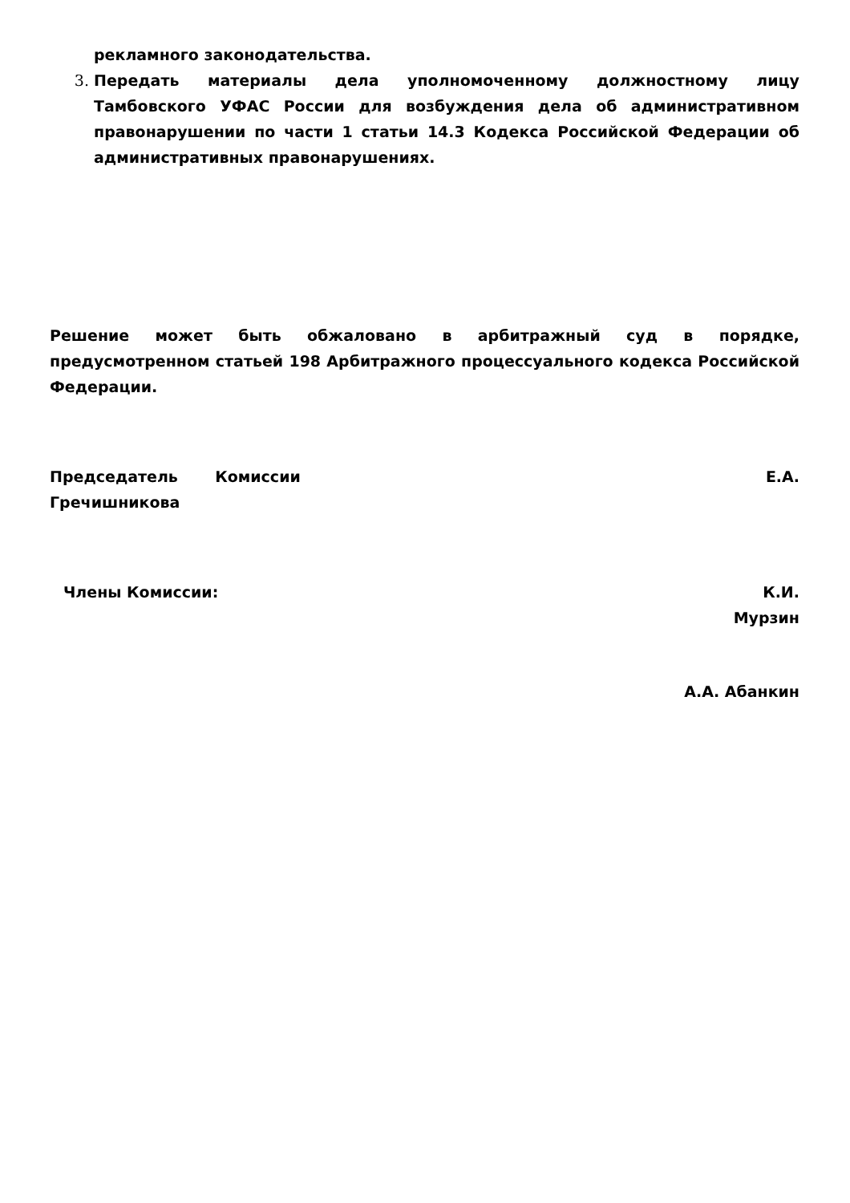рекламного законодательства.
3. Передать материалы дела уполномоченному должностному лицу Тамбовского УФАС России для возбуждения дела об административном правонарушении по части 1 статьи 14.3 Кодекса Российской Федерации об административных правонарушениях.
Решение может быть обжаловано в арбитражный суд в порядке, предусмотренном статьей 198 Арбитражного процессуального кодекса Российской Федерации.
Председатель Комиссии Е.А.
Гречишникова
Члены Комиссии: К.И.
Мурзин
А.А. Абанкин